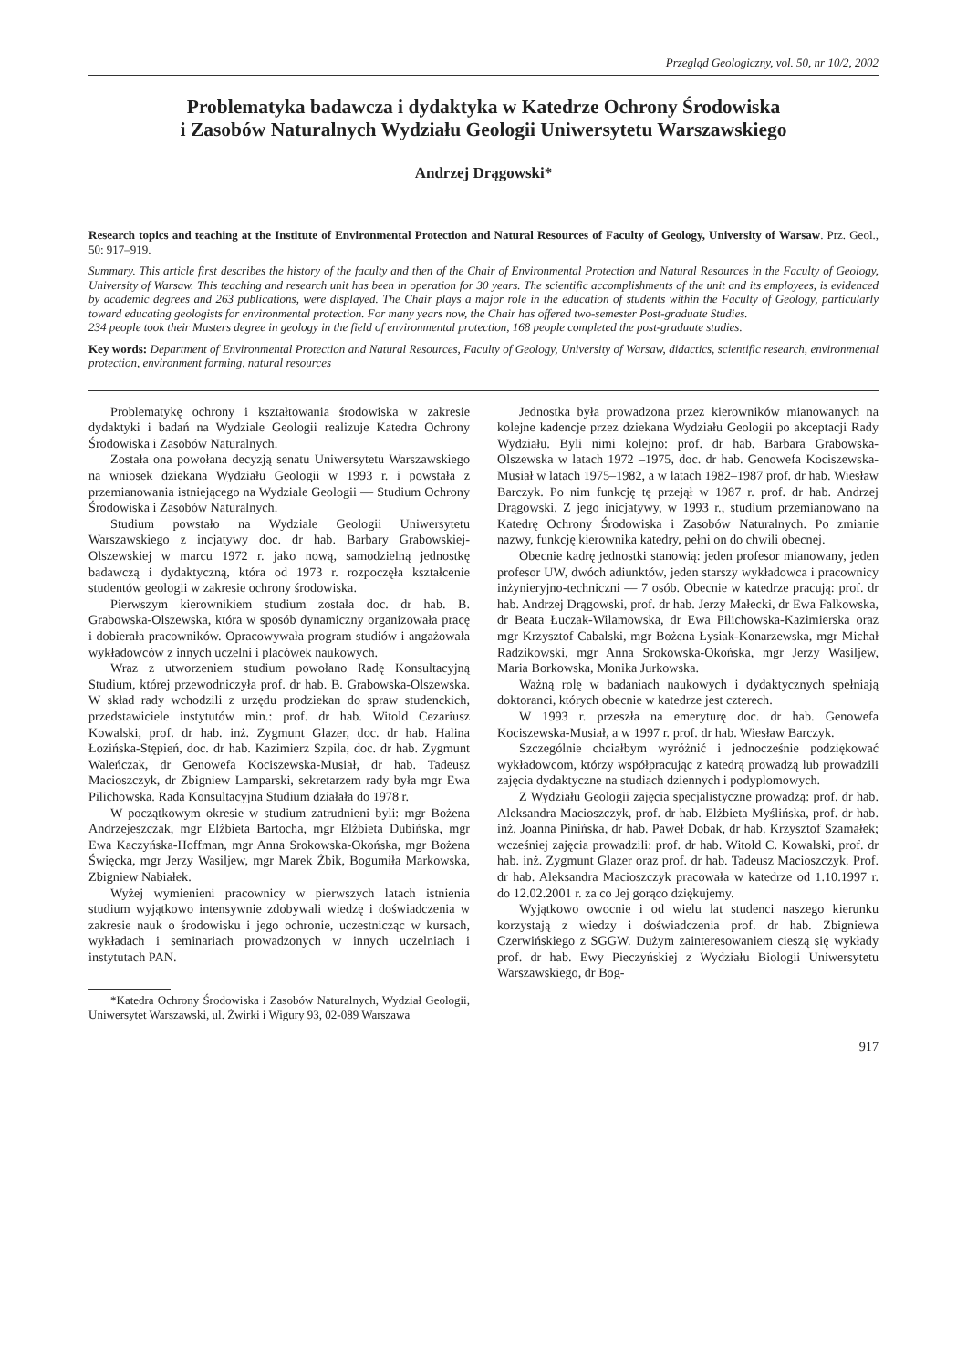Przegląd Geologiczny, vol. 50, nr 10/2, 2002
Problematyka badawcza i dydaktyka w Katedrze Ochrony Środowiska
i Zasobów Naturalnych Wydziału Geologii Uniwersytetu Warszawskiego
Andrzej Drągowski*
Research topics and teaching at the Institute of Environmental Protection and Natural Resources of Faculty of Geology, University of Warsaw. Prz. Geol., 50: 917–919.
Summary. This article first describes the history of the faculty and then of the Chair of Environmental Protection and Natural Resources in the Faculty of Geology, University of Warsaw. This teaching and research unit has been in operation for 30 years. The scientific accomplishments of the unit and its employees, is evidenced by academic degrees and 263 publications, were displayed. The Chair plays a major role in the education of students within the Faculty of Geology, particularly toward educating geologists for environmental protection. For many years now, the Chair has offered two-semester Post-graduate Studies.
234 people took their Masters degree in geology in the field of environmental protection, 168 people completed the post-graduate studies.
Key words: Department of Environmental Protection and Natural Resources, Faculty of Geology, University of Warsaw, didactics, scientific research, environmental protection, environment forming, natural resources
Problematykę ochrony i kształtowania środowiska w zakresie dydaktyki i badań na Wydziale Geologii realizuje Katedra Ochrony Środowiska i Zasobów Naturalnych.
Została ona powołana decyzją senatu Uniwersytetu Warszawskiego na wniosek dziekana Wydziału Geologii w 1993 r. i powstała z przemianowania istniejącego na Wydziale Geologii — Studium Ochrony Środowiska i Zasobów Naturalnych.
Studium powstało na Wydziale Geologii Uniwersytetu Warszawskiego z incjatywy doc. dr hab. Barbary Grabowskiej-Olszewskiej w marcu 1972 r. jako nową, samodzielną jednostkę badawczą i dydaktyczną, która od 1973 r. rozpoczęła kształcenie studentów geologii w zakresie ochrony środowiska.
Pierwszym kierownikiem studium została doc. dr hab. B. Grabowska-Olszewska, która w sposób dynamiczny organizowała pracę i dobierała pracowników. Opracowywała program studiów i angażowała wykładowców z innych uczelni i placówek naukowych.
Wraz z utworzeniem studium powołano Radę Konsultacyjną Studium, której przewodniczyła prof. dr hab. B. Grabowska-Olszewska. W skład rady wchodzili z urzędu prodziekan do spraw studenckich, przedstawiciele instytutów min.: prof. dr hab. Witold Cezariusz Kowalski, prof. dr hab. inż. Zygmunt Glazer, doc. dr hab. Halina Łozińska-Stępień, doc. dr hab. Kazimierz Szpila, doc. dr hab. Zygmunt Waleńczak, dr Genowefa Kociszewska-Musiał, dr hab. Tadeusz Macioszczyk, dr Zbigniew Lamparski, sekretarzem rady była mgr Ewa Pilichowska. Rada Konsultacyjna Studium działała do 1978 r.
W początkowym okresie w studium zatrudnieni byli: mgr Bożena Andrzejeszczak, mgr Elżbieta Bartocha, mgr Elżbieta Dubińska, mgr Ewa Kaczyńska-Hoffman, mgr Anna Srokowska-Okońska, mgr Bożena Święcka, mgr Jerzy Wasiljew, mgr Marek Żbik, Bogumiła Markowska, Zbigniew Nabiałek.
Wyżej wymienieni pracownicy w pierwszych latach istnienia studium wyjątkowo intensywnie zdobywali wiedzę i doświadczenia w zakresie nauk o środowisku i jego ochronie, uczestnicząc w kursach, wykładach i seminariach prowadzonych w innych uczelniach i instytutach PAN.
*Katedra Ochrony Środowiska i Zasobów Naturalnych, Wydział Geologii, Uniwersytet Warszawski, ul. Żwirki i Wigury 93, 02-089 Warszawa
Jednostka była prowadzona przez kierowników mianowanych na kolejne kadencje przez dziekana Wydziału Geologii po akceptacji Rady Wydziału. Byli nimi kolejno: prof. dr hab. Barbara Grabowska-Olszewska w latach 1972 –1975, doc. dr hab. Genowefa Kociszewska-Musiał w latach 1975–1982, a w latach 1982–1987 prof. dr hab. Wiesław Barczyk. Po nim funkcję tę przejął w 1987 r. prof. dr hab. Andrzej Drągowski. Z jego inicjatywy, w 1993 r., studium przemianowano na Katedrę Ochrony Środowiska i Zasobów Naturalnych. Po zmianie nazwy, funkcję kierownika katedry, pełni on do chwili obecnej.
Obecnie kadrę jednostki stanowią: jeden profesor mianowany, jeden profesor UW, dwóch adiunktów, jeden starszy wykładowca i pracownicy inżynieryjno-techniczni — 7 osób. Obecnie w katedrze pracują: prof. dr hab. Andrzej Drągowski, prof. dr hab. Jerzy Małecki, dr Ewa Falkowska, dr Beata Łuczak-Wilamowska, dr Ewa Pilichowska-Kazimierska oraz mgr Krzysztof Cabalski, mgr Bożena Łysiak-Konarzewska, mgr Michał Radzikowski, mgr Anna Srokowska-Okońska, mgr Jerzy Wasiljew, Maria Borkowska, Monika Jurkowska.
Ważną rolę w badaniach naukowych i dydaktycznych spełniają doktoranci, których obecnie w katedrze jest czterech.
W 1993 r. przeszła na emeryturę doc. dr hab. Genowefa Kociszewska-Musiał, a w 1997 r. prof. dr hab. Wiesław Barczyk.
Szczególnie chciałbym wyróżnić i jednocześnie podziękować wykładowcom, którzy współpracując z katedrą prowadzą lub prowadzili zajęcia dydaktyczne na studiach dziennych i podyplomowych.
Z Wydziału Geologii zajęcia specjalistyczne prowadzą: prof. dr hab. Aleksandra Macioszczyk, prof. dr hab. Elżbieta Myślińska, prof. dr hab. inż. Joanna Pinińska, dr hab. Paweł Dobak, dr hab. Krzysztof Szamałek; wcześniej zajęcia prowadzili: prof. dr hab. Witold C. Kowalski, prof. dr hab. inż. Zygmunt Glazer oraz prof. dr hab. Tadeusz Macioszczyk. Prof. dr hab. Aleksandra Macioszczyk pracowała w katedrze od 1.10.1997 r. do 12.02.2001 r. za co Jej gorąco dziękujemy.
Wyjątkowo owocnie i od wielu lat studenci naszego kierunku korzystają z wiedzy i doświadczenia prof. dr hab. Zbigniewa Czerwińskiego z SGGW. Dużym zainteresowaniem cieszą się wykłady prof. dr hab. Ewy Pieczyńskiej z Wydziału Biologii Uniwersytetu Warszawskiego, dr Bog-
917